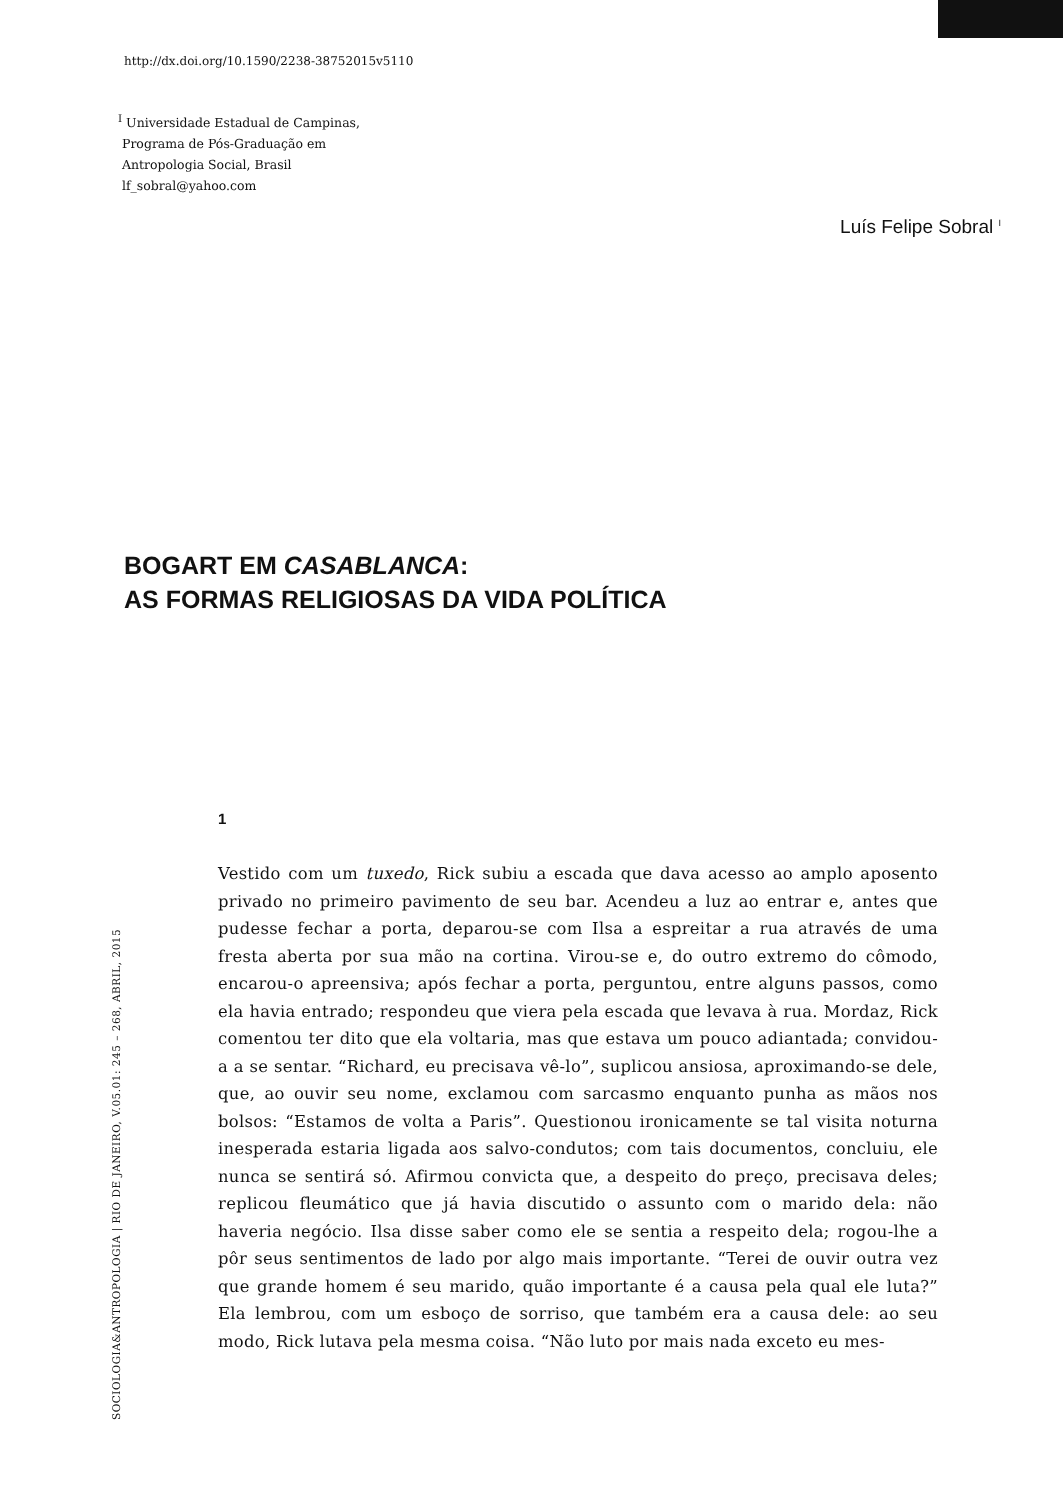http://dx.doi.org/10.1590/2238-38752015v5110
<sup>I</sup> Universidade Estadual de Campinas,
Programa de Pós-Graduação em
Antropologia Social, Brasil
lf_sobral@yahoo.com
Luís Felipe Sobral <sup>I</sup>
BOGART EM CASABLANCA:
AS FORMAS RELIGIOSAS DA VIDA POLÍTICA
1
Vestido com um tuxedo, Rick subiu a escada que dava acesso ao amplo aposento privado no primeiro pavimento de seu bar. Acendeu a luz ao entrar e, antes que pudesse fechar a porta, deparou-se com Ilsa a espreitar a rua através de uma fresta aberta por sua mão na cortina. Virou-se e, do outro extremo do cômodo, encarou-o apreensiva; após fechar a porta, perguntou, entre alguns passos, como ela havia entrado; respondeu que viera pela escada que levava à rua. Mordaz, Rick comentou ter dito que ela voltaria, mas que estava um pouco adiantada; convidou-a a se sentar. “Richard, eu precisava vê-lo”, suplicou ansiosa, aproximando-se dele, que, ao ouvir seu nome, exclamou com sarcasmo enquanto punha as mãos nos bolsos: “Estamos de volta a Paris”. Questionou ironicamente se tal visita noturna inesperada estaria ligada aos salvo-condutos; com tais documentos, concluiu, ele nunca se sentirá só. Afirmou convicta que, a despeito do preço, precisava deles; replicou fleumático que já havia discutido o assunto com o marido dela: não haveria negócio. Ilsa disse saber como ele se sentia a respeito dela; rogou-lhe a pôr seus sentimentos de lado por algo mais importante. “Terei de ouvir outra vez que grande homem é seu marido, quão importante é a causa pela qual ele luta?” Ela lembrou, com um esboço de sorriso, que também era a causa dele: ao seu modo, Rick lutava pela mesma coisa. “Não luto por mais nada exceto eu mes-
SOCIOLOGIA&ANTROPOLOGIA | RIO DE JANEIRO, V.05.01: 245 – 268, ABRIL, 2015